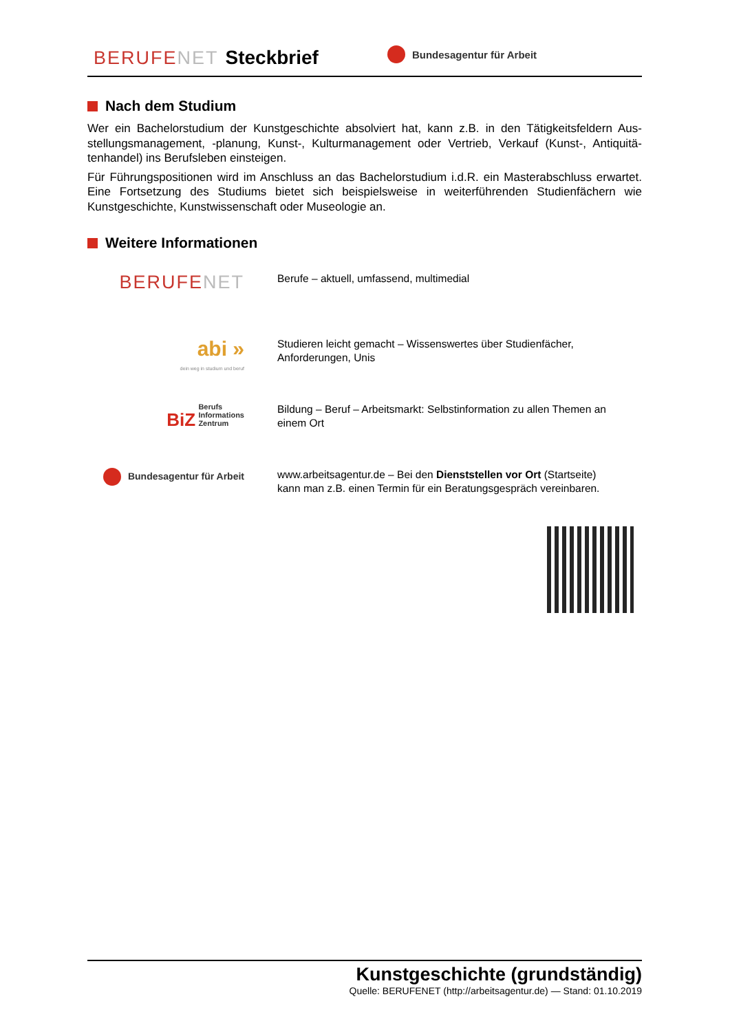BERUFENET
Steckbrief
Bundesagentur für Arbeit
Nach dem Studium
Wer ein Bachelorstudium der Kunstgeschichte absolviert hat, kann z.B. in den Tätigkeitsfeldern Aus­stellungsmanagement, -planung, Kunst-, Kulturmanagement oder Vertrieb, Verkauf (Kunst-, Antiquitä­tenhandel) ins Berufsleben einsteigen.
Für Führungspositionen wird im Anschluss an das Bachelorstudium i.d.R. ein Masterabschluss erwar­tet. Eine Fortsetzung des Studiums bietet sich beispielsweise in weiterführenden Studienfächern wie Kunstgeschichte, Kunstwissenschaft oder Museologie an.
Weitere Informationen
BERUFENET
Berufe – aktuell, umfassend, multimedial
abi »
dein weg in studium und beruf
Studieren leicht gemacht – Wissenswertes über Studienfächer,
Anforderungen, Unis
BiZ Berufs
Informations
Zentrum
Bildung – Beruf – Arbeitsmarkt: Selbstinformation zu allen Themen an
einem Ort
Bundesagentur für Arbeit
www.arbeitsagentur.de – Bei den Dienststellen vor Ort (Startseite)
kann man z.B. einen Termin für ein Beratungsgespräch vereinbaren.
Kunstgeschichte (grundständig)
Quelle: BERUFENET (http://arbeitsagentur.de) — Stand: 01.10.2019